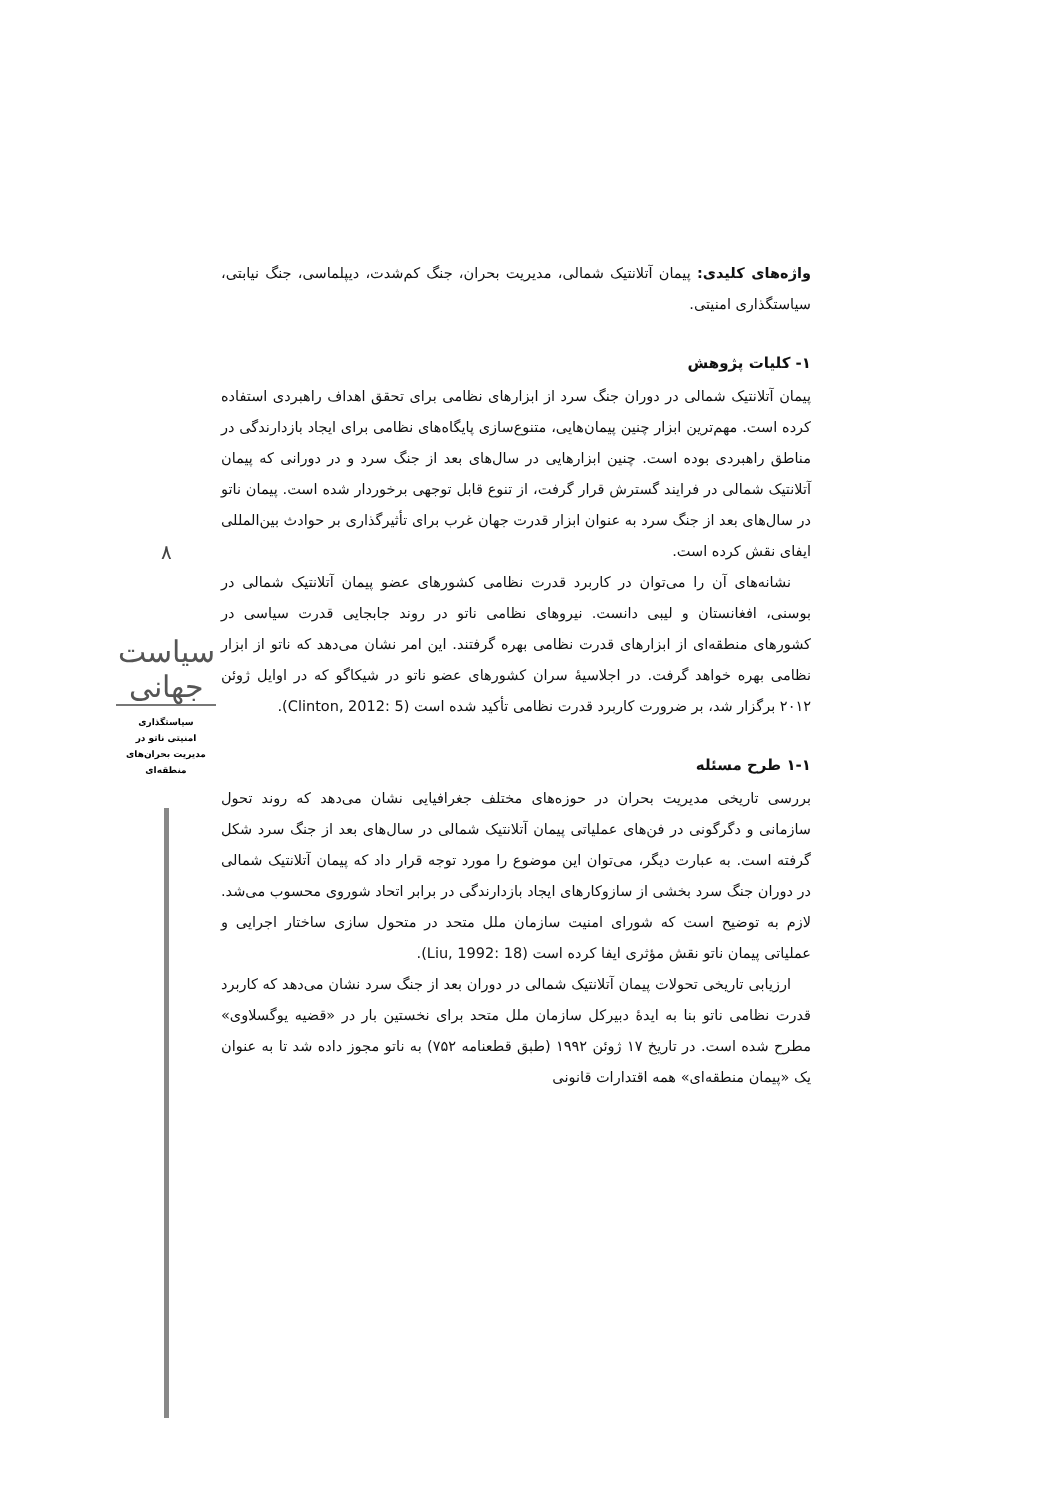واژه‌های کلیدی: پیمان آتلانتیک شمالی، مدیریت بحران، جنگ کم‌شدت، دیپلماسی، جنگ نیابتی، سیاستگذاری امنیتی.
۱- کلیات پژوهش
پیمان آتلانتیک شمالی در دوران جنگ سرد از ابزارهای نظامی برای تحقق اهداف راهبردی استفاده کرده است. مهم‌ترین ابزار چنین پیمان‌هایی، متنوع‌سازی پایگاه‌های نظامی برای ایجاد بازدارندگی در مناطق راهبردی بوده است. چنین ابزارهایی در سال‌های بعد از جنگ سرد و در دورانی که پیمان آتلانتیک شمالی در فرایند گسترش قرار گرفت، از تنوع قابل توجهی برخوردار شده است. پیمان ناتو در سال‌های بعد از جنگ سرد به عنوان ابزار قدرت جهان غرب برای تأثیرگذاری بر حوادث بین‌المللی ایفای نقش کرده است.
نشانه‌های آن را می‌توان در کاربرد قدرت نظامی کشورهای عضو پیمان آتلانتیک شمالی در بوسنی، افغانستان و لیبی دانست. نیروهای نظامی ناتو در روند جابجایی قدرت سیاسی در کشورهای منطقه‌ای از ابزارهای قدرت نظامی بهره گرفتند. این امر نشان می‌دهد که ناتو از ابزار نظامی بهره خواهد گرفت. در اجلاسیهٔ سران کشورهای عضو ناتو در شیکاگو که در اوایل ژوئن ۲۰۱۲ برگزار شد، بر ضرورت کاربرد قدرت نظامی تأکید شده است (Clinton, 2012: 5).
۱-۱ طرح مسئله
بررسی تاریخی مدیریت بحران در حوزه‌های مختلف جغرافیایی نشان می‌دهد که روند تحول سازمانی و دگرگونی در فن‌های عملیاتی پیمان آتلانتیک شمالی در سال‌های بعد از جنگ سرد شکل گرفته است. به عبارت دیگر، می‌توان این موضوع را مورد توجه قرار داد که پیمان آتلانتیک شمالی در دوران جنگ سرد بخشی از سازوکارهای ایجاد بازدارندگی در برابر اتحاد شوروی محسوب می‌شد. لازم به توضیح است که شورای امنیت سازمان ملل متحد در متحول سازی ساختار اجرایی و عملیاتی پیمان ناتو نقش مؤثری ایفا کرده است (Liu, 1992: 18).
ارزیابی تاریخی تحولات پیمان آتلانتیک شمالی در دوران بعد از جنگ سرد نشان می‌دهد که کاربرد قدرت نظامی ناتو بنا به ایدهٔ دبیرکل سازمان ملل متحد برای نخستین بار در «قضیه یوگسلاوی» مطرح شده است. در تاریخ ۱۷ ژوئن ۱۹۹۲ (طبق قطعنامه ۷۵۲) به ناتو مجوز داده شد تا به عنوان یک «پیمان منطقه‌ای» همه اقتدارات قانونی
۸
سیاست جهانی
سیاستگذاری
امنیتی ناتو در
مدیریت بحران‌های
منطقه‌ای